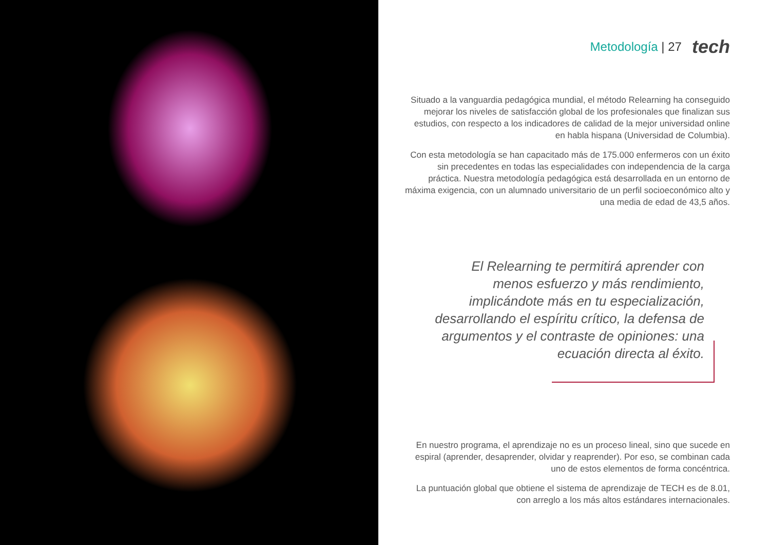Metodología | 27
tech
Situado a la vanguardia pedagógica mundial, el método Relearning ha conseguido mejorar los niveles de satisfacción global de los profesionales que finalizan sus estudios, con respecto a los indicadores de calidad de la mejor universidad online en habla hispana (Universidad de Columbia).
Con esta metodología se han capacitado más de 175.000 enfermeros con un éxito sin precedentes en todas las especialidades con independencia de la carga práctica. Nuestra metodología pedagógica está desarrollada en un entorno de máxima exigencia, con un alumnado universitario de un perfil socioeconómico alto y una media de edad de 43,5 años.
El Relearning te permitirá aprender con menos esfuerzo y más rendimiento, implicándote más en tu especialización, desarrollando el espíritu crítico, la defensa de argumentos y el contraste de opiniones: una ecuación directa al éxito.
En nuestro programa, el aprendizaje no es un proceso lineal, sino que sucede en espiral (aprender, desaprender, olvidar y reaprender). Por eso, se combinan cada uno de estos elementos de forma concéntrica.
La puntuación global que obtiene el sistema de aprendizaje de TECH es de 8.01, con arreglo a los más altos estándares internacionales.